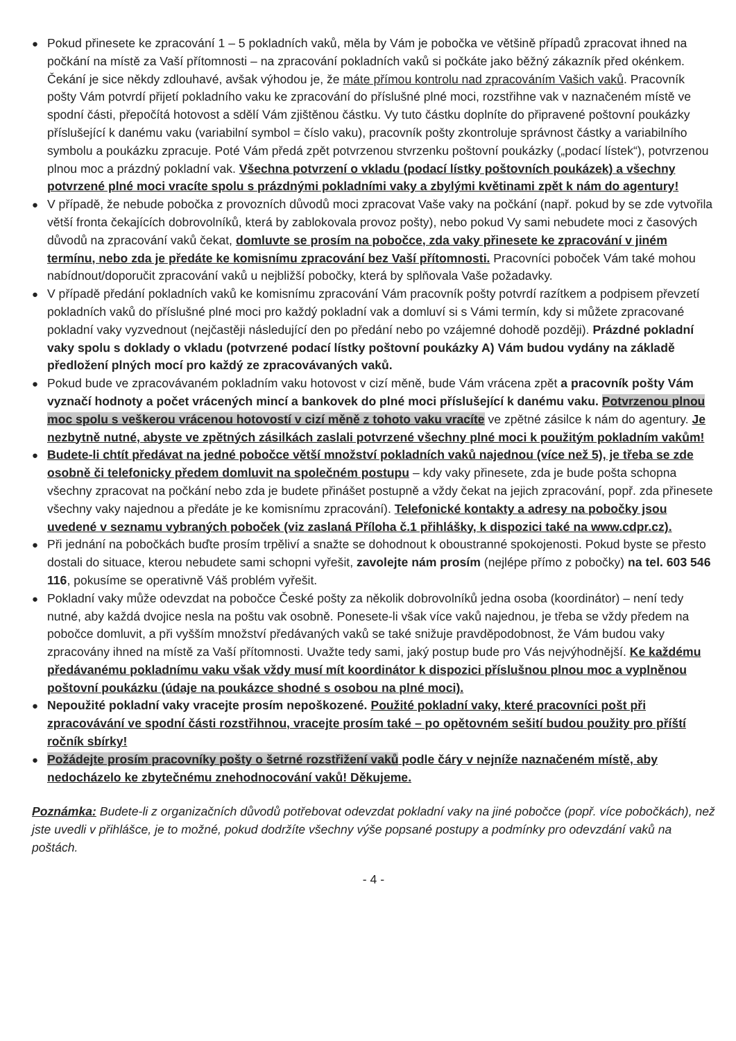● Pokud přinesete ke zpracování 1 – 5 pokladních vaků, měla by Vám je pobočka ve většině případů zpracovat ihned na počkání na místě za Vaší přítomnosti – na zpracování pokladních vaků si počkáte jako běžný zákazník před okénkem. Čekání je sice někdy zdlouhavé, avšak výhodou je, že máte přímou kontrolu nad zpracováním Vašich vaků. Pracovník pošty Vám potvrdí přijetí pokladního vaku ke zpracování do příslušné plné moci, rozstřihne vak v naznačeném místě ve spodní části, přepočítá hotovost a sdělí Vám zjištěnou částku. Vy tuto částku doplníte do připravené poštovní poukázky příslušející k danému vaku (variabilní symbol = číslo vaku), pracovník pošty zkontroluje správnost částky a variabilního symbolu a poukázku zpracuje. Poté Vám předá zpět potvrzenou stvrzenku poštovní poukázky („podací lístek“), potvrzenou plnou moc a prázdný pokladní vak. Všechna potvrzení o vkladu (podací lístky poštovních poukázek) a všechny potvrzené plné moci vracíte spolu s prázdnými pokladními vaky a zbylými květinami zpět k nám do agentury!
● V případě, že nebude pobočka z provozních důvodů moci zpracovat Vaše vaky na počkání (např. pokud by se zde vytvořila větší fronta čekajících dobrovolníků, která by zablokovala provoz pošty), nebo pokud Vy sami nebudete moci z časových důvodů na zpracování vaků čekat, domluvte se prosím na pobočce, zda vaky přinesete ke zpracování v jiném termínu, nebo zda je předáte ke komisnímu zpracování bez Vaší přítomnosti. Pracovníci poboček Vám také mohou nabídnout/doporučit zpracování vaků u nejbližší pobočky, která by splňovala Vaše požadavky.
● V případě předání pokladních vaků ke komisnímu zpracování Vám pracovník pošty potvrdí razítkem a podpisem převzetí pokladních vaků do příslušné plné moci pro každý pokladní vak a domluví si s Vámi termín, kdy si můžete zpracované pokladní vaky vyzvednout (nejčastěji následující den po předání nebo po vzájemné dohodě později). Prázdné pokladní vaky spolu s doklady o vkladu (potvrzené podací lístky poštovní poukázky A) Vám budou vydány na základě předložení plných mocí pro každý ze zpracovávaných vaků.
● Pokud bude ve zpracovávaném pokladním vaku hotovost v cizí měně, bude Vám vrácena zpět a pracovník pošty Vám vyznačí hodnoty a počet vrácených mincí a bankovek do plné moci příslušející k danému vaku. Potvrzenou plnou moc spolu s veškerou vrácenou hotovostí v cizí měně z tohoto vaku vracíte ve zpětné zásilce k nám do agentury. Je nezbytně nutné, abyste ve zpětných zásilkách zaslali potvrzené všechny plné moci k použitým pokladním vakům!
● Budete-li chtít předávat na jedné pobočce větší množství pokladních vaků najednou (více než 5), je třeba se zde osobně či telefonicky předem domluvit na společném postupu – kdy vaky přinesete, zda je bude pošta schopna všechny zpracovat na počkání nebo zda je budete přinášet postupně a vždy čekat na jejich zpracování, popř. zda přinesete všechny vaky najednou a předáte je ke komisnímu zpracování). Telefonické kontakty a adresy na pobočky jsou uvedené v seznamu vybraných poboček (viz zaslaná Příloha č.1 přihlášky, k dispozici také na www.cdpr.cz).
● Při jednání na pobočkách buďte prosím trpěliví a snažte se dohodnout k oboustranné spokojenosti. Pokud byste se přesto dostali do situace, kterou nebudete sami schopni vyřešit, zavolejte nám prosím (nejlépe přímo z pobočky) na tel. 603 546 116, pokusíme se operativně Váš problém vyřešit.
● Pokladní vaky může odevzdat na pobočce České pošty za několik dobrovolníků jedna osoba (koordinátor) – není tedy nutné, aby každá dvojice nesla na poštu vak osobně. Ponesete-li však více vaků najednou, je třeba se vždy předem na pobočce domluvit, a při vyšším množství předávaných vaků se také snižuje pravděpodobnost, že Vám budou vaky zpracovány ihned na místě za Vaší přítomnosti. Uvažte tedy sami, jaký postup bude pro Vás nejvýhodnější. Ke každému předávanému pokladnímu vaku však vždy musí mít koordinátor k dispozici příslušnou plnou moc a vyplněnou poštovní poukázku (údaje na poukázce shodné s osobou na plné moci).
● Nepoužité pokladní vaky vracejte prosím nepoškozené. Použité pokladní vaky, které pracovníci pošt při zpracovávání ve spodní části rozstřihnou, vracejte prosím také – po opětovném sešití budou použity pro příští ročník sbírky!
● Požádejte prosím pracovníky pošty o šetrné rozstřižení vaků podle čáry v nejníže naznačeném místě, aby nedocházelo ke zbytečnému znehodnocování vaků! Děkujeme.
Poznámka: Budete-li z organizačních důvodů potřebovat odevzdat pokladní vaky na jiné pobočce (popř. více pobočkách), než jste uvedli v přihlášce, je to možné, pokud dodržíte všechny výše popsané postupy a podmínky pro odevzdání vaků na poštách.
- 4 -